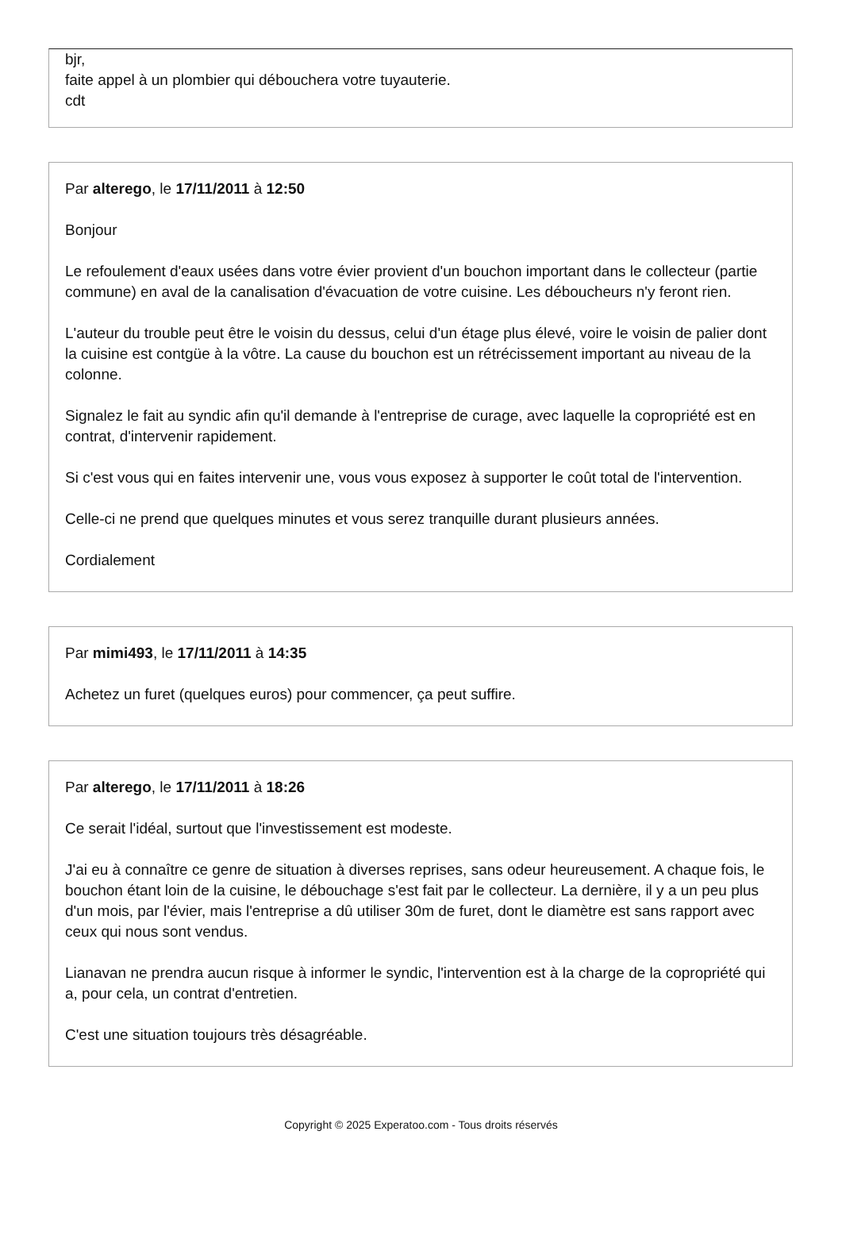bjr,
faite appel à un plombier qui débouchera votre tuyauterie.
cdt
Par alterego, le 17/11/2011 à 12:50
Bonjour
Le refoulement d'eaux usées dans votre évier provient d'un bouchon important dans le collecteur (partie commune) en aval de la canalisation d'évacuation de votre cuisine. Les déboucheurs n'y feront rien.
L'auteur du trouble peut être le voisin du dessus, celui d'un étage plus élevé, voire le voisin de palier dont la cuisine est contgüe à la vôtre. La cause du bouchon est un rétrécissement important au niveau de la colonne.
Signalez le fait au syndic afin qu'il demande à l'entreprise de curage, avec laquelle la copropriété est en contrat, d'intervenir rapidement.
Si c'est vous qui en faites intervenir une, vous vous exposez à supporter le coût total de l'intervention.
Celle-ci ne prend que quelques minutes et vous serez tranquille durant plusieurs années.
Cordialement
Par mimi493, le 17/11/2011 à 14:35
Achetez un furet (quelques euros) pour commencer, ça peut suffire.
Par alterego, le 17/11/2011 à 18:26
Ce serait l'idéal, surtout que l'investissement est modeste.
J'ai eu à connaître ce genre de situation à diverses reprises, sans odeur heureusement. A chaque fois, le bouchon étant loin de la cuisine, le débouchage s'est fait par le collecteur. La dernière, il y a un peu plus d'un mois, par l'évier, mais l'entreprise a dû utiliser 30m de furet, dont le diamètre est sans rapport avec ceux qui nous sont vendus.
Lianavan ne prendra aucun risque à informer le syndic, l'intervention est à la charge de la copropriété qui a, pour cela, un contrat d'entretien.
C'est une situation toujours très désagréable.
Copyright © 2025 Experatoo.com - Tous droits réservés